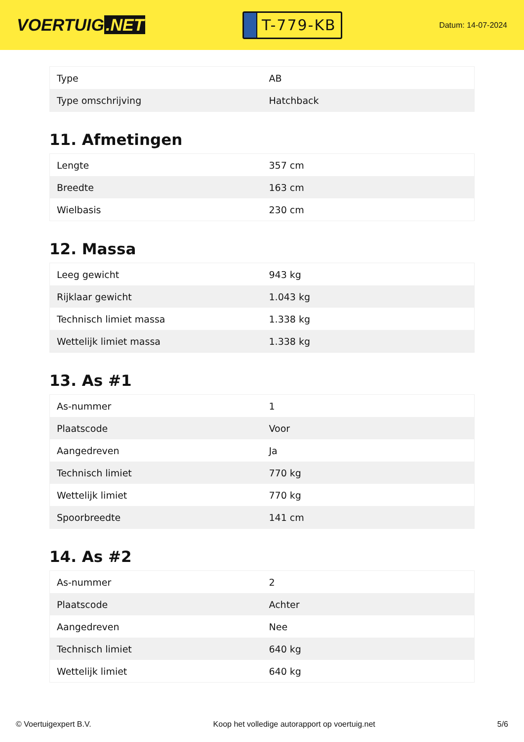VOERTUIG.NET
T-779-KB
Datum: 14-07-2024
| Type | AB |
| Type omschrijving | Hatchback |
11. Afmetingen
| Lengte | 357 cm |
| Breedte | 163 cm |
| Wielbasis | 230 cm |
12. Massa
| Leeg gewicht | 943 kg |
| Rijklaar gewicht | 1.043 kg |
| Technisch limiet massa | 1.338 kg |
| Wettelijk limiet massa | 1.338 kg |
13. As #1
| As-nummer | 1 |
| Plaatscode | Voor |
| Aangedreven | Ja |
| Technisch limiet | 770 kg |
| Wettelijk limiet | 770 kg |
| Spoorbreedte | 141 cm |
14. As #2
| As-nummer | 2 |
| Plaatscode | Achter |
| Aangedreven | Nee |
| Technisch limiet | 640 kg |
| Wettelijk limiet | 640 kg |
© Voertuigexpert B.V. Koop het volledige autorapport op voertuig.net 5/6